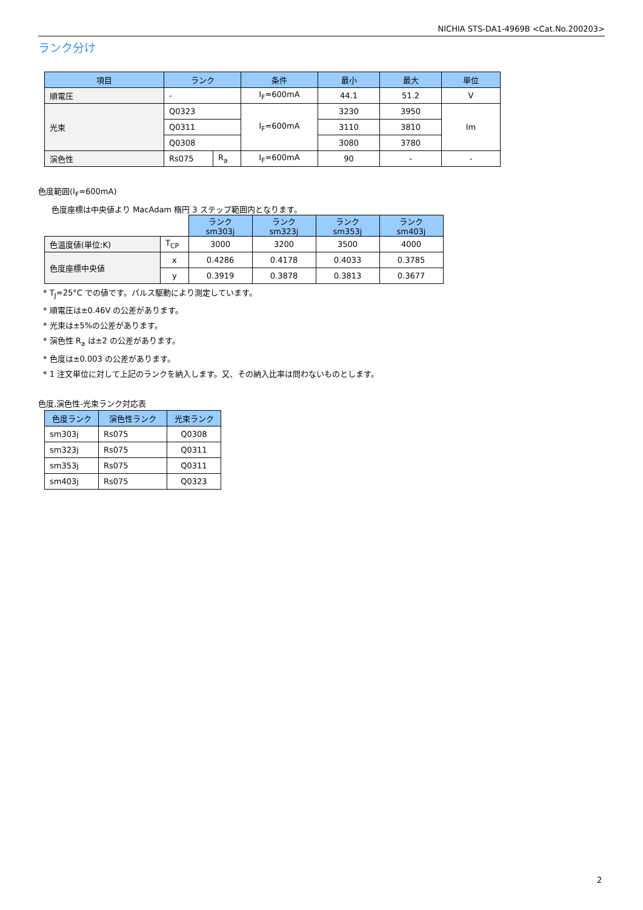NICHIA STS-DA1-4969B <Cat.No.200203>
ランク分け
| 項目 | ランク | | 条件 | 最小 | 最大 | 単位 |
| --- | --- | --- | --- | --- | --- | --- |
| 順電圧 | - | | I<sub>F</sub>=600mA | 44.1 | 51.2 | V |
| 光束 | Q0323 | | I<sub>F</sub>=600mA | 3230 | 3950 | lm |
| | Q0311 | | | 3110 | 3810 | |
| | Q0308 | | | 3080 | 3780 | |
| 演色性 | Rs075 | R<sub>a</sub> | I<sub>F</sub>=600mA | 90 | - | - |
色度範囲(I<sub>F</sub>=600mA)
色度座標は中央値より MacAdam 楕円 3 ステップ範囲内となります。
| | | ランク sm303j | ランク sm323j | ランク sm353j | ランク sm403j |
| 色温度値(単位:K) | T<sub>CP</sub> | 3000 | 3200 | 3500 | 4000 |
| 色度座標中央値 | x | 0.4286 | 0.4178 | 0.4033 | 0.3785 |
| | y | 0.3919 | 0.3878 | 0.3813 | 0.3677 |
* T<sub>J</sub>=25°C での値です。パルス駆動により測定しています。
* 順電圧は±0.46V の公差があります。
* 光束は±5%の公差があります。
* 演色性 R<sub>a</sub> は±2 の公差があります。
* 色度は±0.003 の公差があります。
* 1 注文単位に対して上記のランクを納入します。又、その納入比率は問わないものとします。
色度,演色性-光束ランク対応表
| 色度ランク | 演色性ランク | 光束ランク |
| --- | --- | --- |
| sm303j | Rs075 | Q0308 |
| sm323j | Rs075 | Q0311 |
| sm353j | Rs075 | Q0311 |
| sm403j | Rs075 | Q0323 |
2